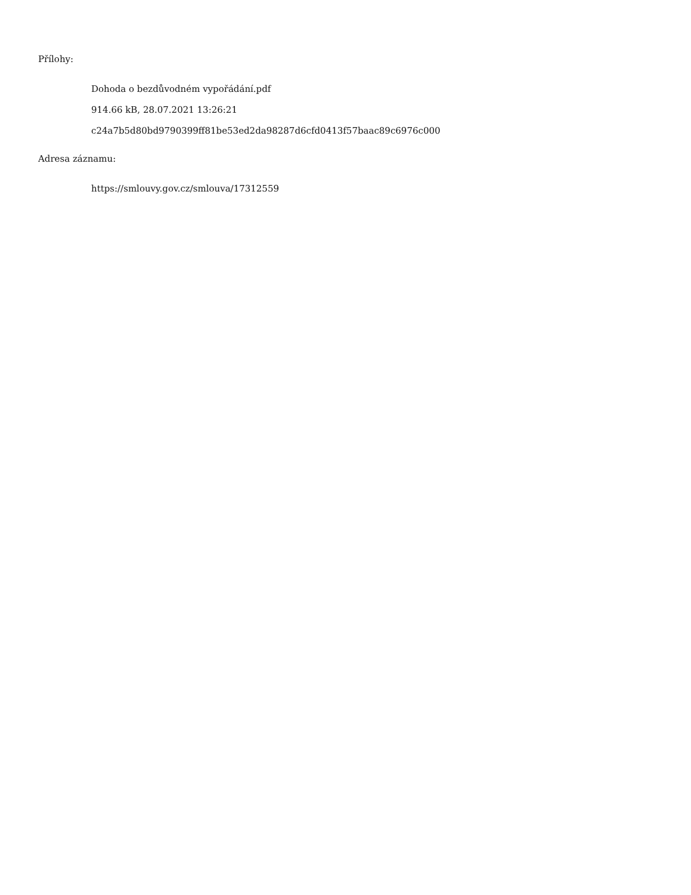Přílohy:
Dohoda o bezdůvodném vypořádání.pdf
914.66 kB, 28.07.2021 13:26:21
c24a7b5d80bd9790399ff81be53ed2da98287d6cfd0413f57baac89c6976c000
Adresa záznamu:
https://smlouvy.gov.cz/smlouva/17312559